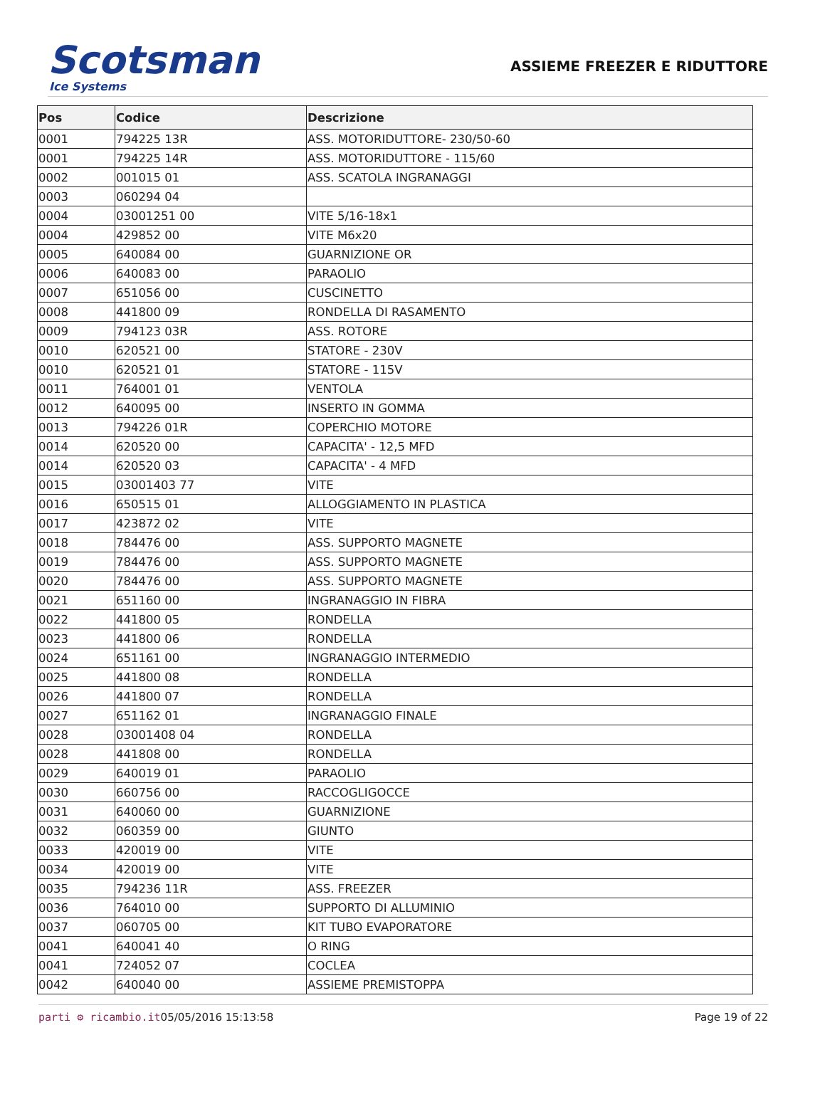Scotsman
Ice Systems
ASSIEME FREEZER E RIDUTTORE
| Pos | Codice | Descrizione |
| --- | --- | --- |
| 0001 | 794225 13R | ASS. MOTORIDUTTORE- 230/50-60 |
| 0001 | 794225 14R | ASS. MOTORIDUTTORE - 115/60 |
| 0002 | 001015 01 | ASS. SCATOLA INGRANAGGI |
| 0003 | 060294 04 | |
| 0004 | 03001251 00 | VITE 5/16-18x1 |
| 0004 | 429852 00 | VITE M6x20 |
| 0005 | 640084 00 | GUARNIZIONE OR |
| 0006 | 640083 00 | PARAOLIO |
| 0007 | 651056 00 | CUSCINETTO |
| 0008 | 441800 09 | RONDELLA DI RASAMENTO |
| 0009 | 794123 03R | ASS. ROTORE |
| 0010 | 620521 00 | STATORE - 230V |
| 0010 | 620521 01 | STATORE - 115V |
| 0011 | 764001 01 | VENTOLA |
| 0012 | 640095 00 | INSERTO IN GOMMA |
| 0013 | 794226 01R | COPERCHIO MOTORE |
| 0014 | 620520 00 | CAPACITA' - 12,5 MFD |
| 0014 | 620520 03 | CAPACITA' - 4 MFD |
| 0015 | 03001403 77 | VITE |
| 0016 | 650515 01 | ALLOGGIAMENTO IN PLASTICA |
| 0017 | 423872 02 | VITE |
| 0018 | 784476 00 | ASS. SUPPORTO MAGNETE |
| 0019 | 784476 00 | ASS. SUPPORTO MAGNETE |
| 0020 | 784476 00 | ASS. SUPPORTO MAGNETE |
| 0021 | 651160 00 | INGRANAGGIO IN FIBRA |
| 0022 | 441800 05 | RONDELLA |
| 0023 | 441800 06 | RONDELLA |
| 0024 | 651161 00 | INGRANAGGIO INTERMEDIO |
| 0025 | 441800 08 | RONDELLA |
| 0026 | 441800 07 | RONDELLA |
| 0027 | 651162 01 | INGRANAGGIO FINALE |
| 0028 | 03001408 04 | RONDELLA |
| 0028 | 441808 00 | RONDELLA |
| 0029 | 640019 01 | PARAOLIO |
| 0030 | 660756 00 | RACCOGLIGOCCE |
| 0031 | 640060 00 | GUARNIZIONE |
| 0032 | 060359 00 | GIUNTO |
| 0033 | 420019 00 | VITE |
| 0034 | 420019 00 | VITE |
| 0035 | 794236 11R | ASS. FREEZER |
| 0036 | 764010 00 | SUPPORTO DI ALLUMINIO |
| 0037 | 060705 00 | KIT TUBO EVAPORATORE |
| 0041 | 640041 40 | O RING |
| 0041 | 724052 07 | COCLEA |
| 0042 | 640040 00 | ASSIEME PREMISTOPPA |
parti ⚙ ricambio.it 05/05/2016 15:13:58 Page 19 of 22